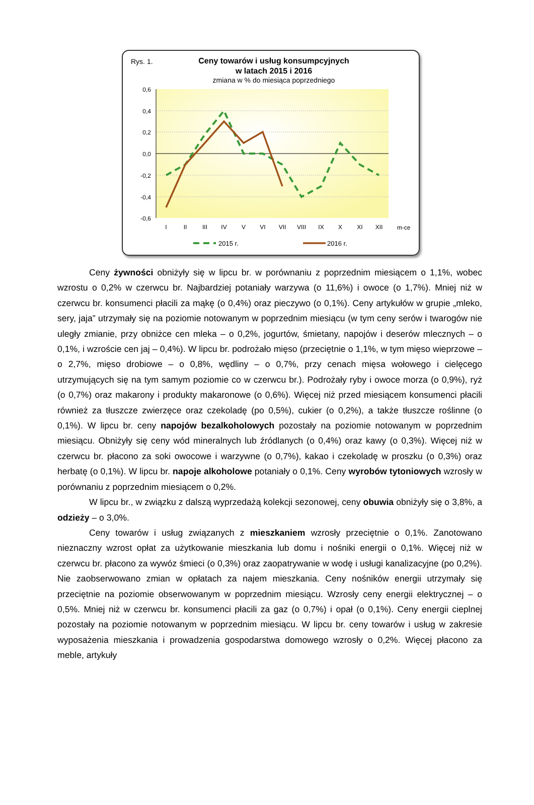Rys. 1.
Ceny towarów i usług konsumpcyjnych
w latach 2015 i 2016
zmiana w % do miesiąca poprzedniego
0,6
0,4
0,2
0,0
-0,2
-0,4
-0,6
I
II
III
IV
V
VI
VII
VIII
IX
X
XI
XII
m-ce
2015 r.
2016 r.
Ceny żywności obniżyły się w lipcu br. w porównaniu z poprzednim miesiącem o 1,1%, wobec wzrostu o 0,2% w czerwcu br. Najbardziej potaniały warzywa (o 11,6%) i owoce (o 1,7%). Mniej niż w czerwcu br. konsumenci płacili za mąkę (o 0,4%) oraz pieczywo (o 0,1%). Ceny artykułów w grupie „mleko, sery, jaja” utrzymały się na poziomie notowanym w poprzednim miesiącu (w tym ceny serów i twarogów nie uległy zmianie, przy obniżce cen mleka – o 0,2%, jogurtów, śmietany, napojów i deserów mlecznych – o 0,1%, i wzroście cen jaj – 0,4%). W lipcu br. podrożało mięso (przeciętnie o 1,1%, w tym mięso wieprzowe – o 2,7%, mięso drobiowe – o 0,8%, wędliny – o 0,7%, przy cenach mięsa wołowego i cielęcego utrzymujących się na tym samym poziomie co w czerwcu br.). Podrożały ryby i owoce morza (o 0,9%), ryż (o 0,7%) oraz makarony i produkty makaronowe (o 0,6%). Więcej niż przed miesiącem konsumenci płacili również za tłuszcze zwierzęce oraz czekoladę (po 0,5%), cukier (o 0,2%), a także tłuszcze roślinne (o 0,1%). W lipcu br. ceny napojów bezalkoholowych pozostały na poziomie notowanym w poprzednim miesiącu. Obniżyły się ceny wód mineralnych lub źródlanych (o 0,4%) oraz kawy (o 0,3%). Więcej niż w czerwcu br. płacono za soki owocowe i warzywne (o 0,7%), kakao i czekoladę w proszku (o 0,3%) oraz herbatę (o 0,1%). W lipcu br. napoje alkoholowe potaniały o 0,1%. Ceny wyrobów tytoniowych wzrosły w porównaniu z poprzednim miesiącem o 0,2%.
W lipcu br., w związku z dalszą wyprzedażą kolekcji sezonowej, ceny obuwia obniżyły się o 3,8%, a odzieży – o 3,0%.
Ceny towarów i usług związanych z mieszkaniem wzrosły przeciętnie o 0,1%. Zanotowano nieznaczny wzrost opłat za użytkowanie mieszkania lub domu i nośniki energii o 0,1%. Więcej niż w czerwcu br. płacono za wywóz śmieci (o 0,3%) oraz zaopatrywanie w wodę i usługi kanalizacyjne (po 0,2%). Nie zaobserwowano zmian w opłatach za najem mieszkania. Ceny nośników energii utrzymały się przeciętnie na poziomie obserwowanym w poprzednim miesiącu. Wzrosły ceny energii elektrycznej – o 0,5%. Mniej niż w czerwcu br. konsumenci płacili za gaz (o 0,7%) i opał (o 0,1%). Ceny energii cieplnej pozostały na poziomie notowanym w poprzednim miesiącu. W lipcu br. ceny towarów i usług w zakresie wyposażenia mieszkania i prowadzenia gospodarstwa domowego wzrosły o 0,2%. Więcej płacono za meble, artykuły